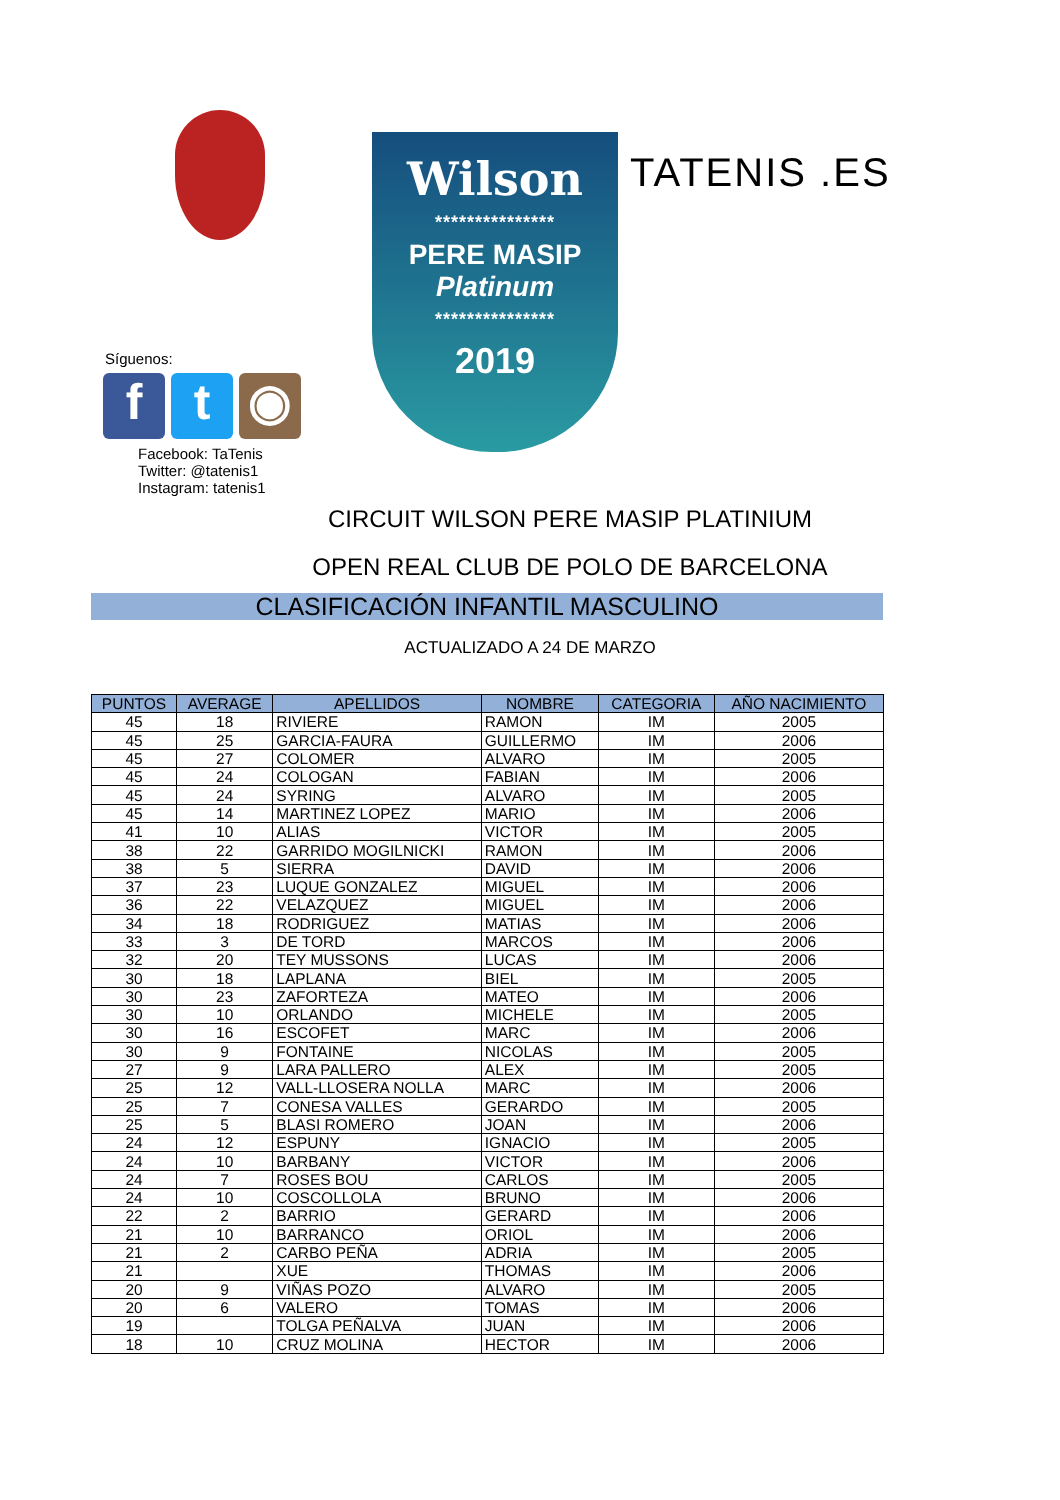Wilson
***************
PERE MASIP
Platinum
***************
2019
TATENIS .ES
Síguenos:
ft ◉
Facebook: TaTenis
Twitter: @tatenis1
Instagram: tatenis1
CIRCUIT WILSON PERE MASIP PLATINIUM
OPEN REAL CLUB DE POLO DE BARCELONA
CLASIFICACIÓN INFANTIL MASCULINO
ACTUALIZADO A 24 DE MARZO
| PUNTOS | AVERAGE | APELLIDOS | NOMBRE | CATEGORIA | AÑO NACIMIENTO |
| --- | --- | --- | --- | --- | --- |
| 45 | 18 | RIVIERE | RAMON | IM | 2005 |
| 45 | 25 | GARCIA-FAURA | GUILLERMO | IM | 2006 |
| 45 | 27 | COLOMER | ALVARO | IM | 2005 |
| 45 | 24 | COLOGAN | FABIAN | IM | 2006 |
| 45 | 24 | SYRING | ALVARO | IM | 2005 |
| 45 | 14 | MARTINEZ LOPEZ | MARIO | IM | 2006 |
| 41 | 10 | ALIAS | VICTOR | IM | 2005 |
| 38 | 22 | GARRIDO MOGILNICKI | RAMON | IM | 2006 |
| 38 | 5 | SIERRA | DAVID | IM | 2006 |
| 37 | 23 | LUQUE GONZALEZ | MIGUEL | IM | 2006 |
| 36 | 22 | VELAZQUEZ | MIGUEL | IM | 2006 |
| 34 | 18 | RODRIGUEZ | MATIAS | IM | 2006 |
| 33 | 3 | DE TORD | MARCOS | IM | 2006 |
| 32 | 20 | TEY MUSSONS | LUCAS | IM | 2006 |
| 30 | 18 | LAPLANA | BIEL | IM | 2005 |
| 30 | 23 | ZAFORTEZA | MATEO | IM | 2006 |
| 30 | 10 | ORLANDO | MICHELE | IM | 2005 |
| 30 | 16 | ESCOFET | MARC | IM | 2006 |
| 30 | 9 | FONTAINE | NICOLAS | IM | 2005 |
| 27 | 9 | LARA PALLERO | ALEX | IM | 2005 |
| 25 | 12 | VALL-LLOSERA NOLLA | MARC | IM | 2006 |
| 25 | 7 | CONESA VALLES | GERARDO | IM | 2005 |
| 25 | 5 | BLASI ROMERO | JOAN | IM | 2006 |
| 24 | 12 | ESPUNY | IGNACIO | IM | 2005 |
| 24 | 10 | BARBANY | VICTOR | IM | 2006 |
| 24 | 7 | ROSES BOU | CARLOS | IM | 2005 |
| 24 | 10 | COSCOLLOLA | BRUNO | IM | 2006 |
| 22 | 2 | BARRIO | GERARD | IM | 2006 |
| 21 | 10 | BARRANCO | ORIOL | IM | 2006 |
| 21 | 2 | CARBO PEÑA | ADRIA | IM | 2005 |
| 21 | | XUE | THOMAS | IM | 2006 |
| 20 | 9 | VIÑAS POZO | ALVARO | IM | 2005 |
| 20 | 6 | VALERO | TOMAS | IM | 2006 |
| 19 | | TOLGA PEÑALVA | JUAN | IM | 2006 |
| 18 | 10 | CRUZ MOLINA | HECTOR | IM | 2006 |